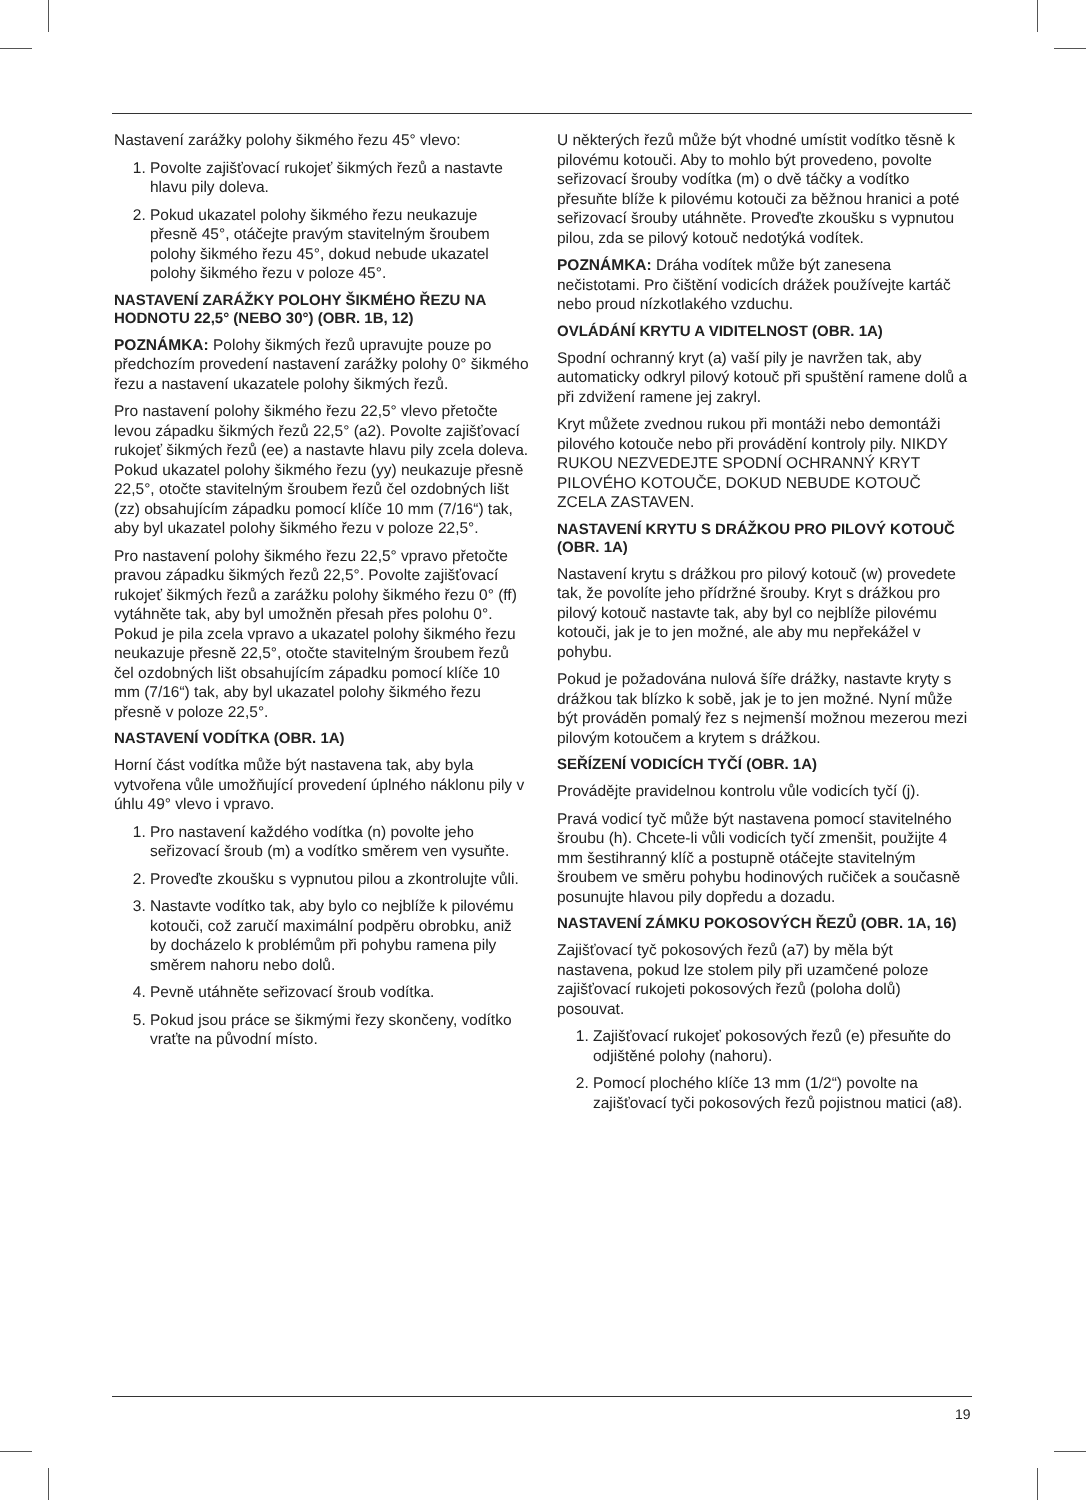Nastavení zarážky polohy šikmého řezu 45° vlevo:
1. Povolte zajišťovací rukojeť šikmých řezů a nastavte hlavu pily doleva.
2. Pokud ukazatel polohy šikmého řezu neukazuje přesně 45°, otáčejte pravým stavitelným šroubem polohy šikmého řezu 45°, dokud nebude ukazatel polohy šikmého řezu v poloze 45°.
NASTAVENÍ ZARÁŽKY POLOHY ŠIKMÉHO ŘEZU NA HODNOTU 22,5° (NEBO 30°) (OBR. 1B, 12)
POZNÁMKA: Polohy šikmých řezů upravujte pouze po předchozím provedení nastavení zarážky polohy 0° šikmého řezu a nastavení ukazatele polohy šikmých řezů.
Pro nastavení polohy šikmého řezu 22,5° vlevo přetočte levou západku šikmých řezů 22,5° (a2). Povolte zajišťovací rukojeť šikmých řezů (ee) a nastavte hlavu pily zcela doleva. Pokud ukazatel polohy šikmého řezu (yy) neukazuje přesně 22,5°, otočte stavitelným šroubem řezů čel ozdobných lišt (zz) obsahujícím západku pomocí klíče 10 mm (7/16“) tak, aby byl ukazatel polohy šikmého řezu v poloze 22,5°.
Pro nastavení polohy šikmého řezu 22,5° vpravo přetočte pravou západku šikmých řezů 22,5°. Povolte zajišťovací rukojeť šikmých řezů a zarážku polohy šikmého řezu 0° (ff) vytáhněte tak, aby byl umožněn přesah přes polohu 0°. Pokud je pila zcela vpravo a ukazatel polohy šikmého řezu neukazuje přesně 22,5°, otočte stavitelným šroubem řezů čel ozdobných lišt obsahujícím západku pomocí klíče 10 mm (7/16“) tak, aby byl ukazatel polohy šikmého řezu přesně v poloze 22,5°.
NASTAVENÍ VODÍTKA (OBR. 1A)
Horní část vodítka může být nastavena tak, aby byla vytvořena vůle umožňující provedení úplného náklonu pily v úhlu 49° vlevo i vpravo.
1. Pro nastavení každého vodítka (n) povolte jeho seřizovací šroub (m) a vodítko směrem ven vysuňte.
2. Proveďte zkoušku s vypnutou pilou a zkontrolujte vůli.
3. Nastavte vodítko tak, aby bylo co nejblíže k pilovému kotouči, což zaručí maximální podpěru obrobku, aniž by docházelo k problémům při pohybu ramena pily směrem nahoru nebo dolů.
4. Pevně utáhněte seřizovací šroub vodítka.
5. Pokud jsou práce se šikmými řezy skončeny, vodítko vraťte na původní místo.
U některých řezů může být vhodné umístit vodítko těsně k pilovému kotouči. Aby to mohlo být provedeno, povolte seřizovací šrouby vodítka (m) o dvě táčky a vodítko přesuňte blíže k pilovému kotouči za běžnou hranici a poté seřizovací šrouby utáhněte. Proveďte zkoušku s vypnutou pilou, zda se pilový kotouč nedotýká vodítek.
POZNÁMKA: Dráha vodítek může být zanesena nečistotami. Pro čištění vodicích drážek používejte kartáč nebo proud nízkotlakého vzduchu.
OVLÁDÁNÍ KRYTU A VIDITELNOST (OBR. 1A)
Spodní ochranný kryt (a) vaší pily je navržen tak, aby automaticky odkryl pilový kotouč při spuštění ramene dolů a při zdvižení ramene jej zakryl.
Kryt můžete zvednou rukou při montáži nebo demontáži pilového kotouče nebo při provádění kontroly pily. NIKDY RUKOU NEZVEDEJTE SPODNÍ OCHRANNÝ KRYT PILOVÉHO KOTOUČE, DOKUD NEBUDE KOTOUČ ZCELA ZASTAVEN.
NASTAVENÍ KRYTU S DRÁŽKOU PRO PILOVÝ KOTOUČ (OBR. 1A)
Nastavení krytu s drážkou pro pilový kotouč (w) provedete tak, že povolíte jeho přídržné šrouby. Kryt s drážkou pro pilový kotouč nastavte tak, aby byl co nejblíže pilovému kotouči, jak je to jen možné, ale aby mu nepřekážel v pohybu.
Pokud je požadována nulová šíře drážky, nastavte kryty s drážkou tak blízko k sobě, jak je to jen možné. Nyní může být prováděn pomalý řez s nejmenší možnou mezerou mezi pilovým kotoučem a krytem s drážkou.
SEŘÍZENÍ VODICÍCH TYČÍ (OBR. 1A)
Provádějte pravidelnou kontrolu vůle vodicích tyčí (j).
Pravá vodicí tyč může být nastavena pomocí stavitelného šroubu (h). Chcete-li vůli vodicích tyčí zmenšit, použijte 4 mm šestihranný klíč a postupně otáčejte stavitelným šroubem ve směru pohybu hodinových ručiček a současně posunujte hlavou pily dopředu a dozadu.
NASTAVENÍ ZÁMKU POKOSOVÝCH ŘEZŮ (OBR. 1A, 16)
Zajišťovací tyč pokosových řezů (a7) by měla být nastavena, pokud lze stolem pily při uzamčené poloze zajišťovací rukojeti pokosových řezů (poloha dolů) posouvat.
1. Zajišťovací rukojeť pokosových řezů (e) přesuňte do odjištěné polohy (nahoru).
2. Pomocí plochého klíče 13 mm (1/2“) povolte na zajišťovací tyči pokosových řezů pojistnou matici (a8).
19